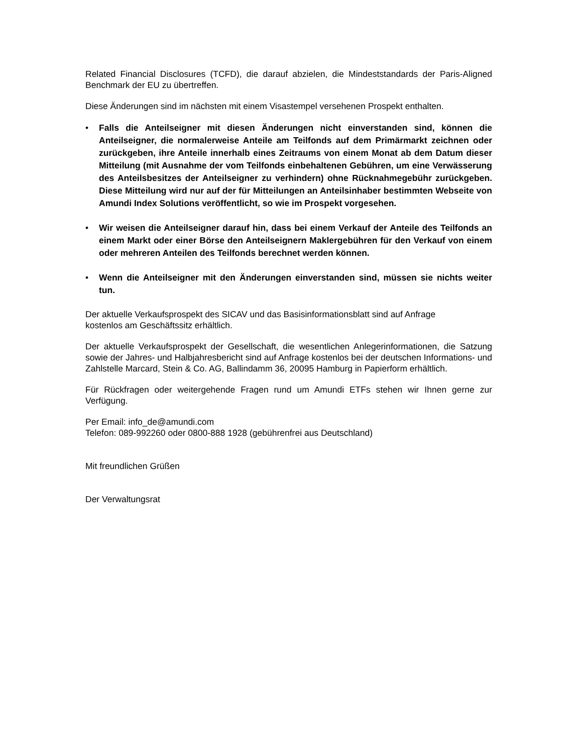Related Financial Disclosures (TCFD), die darauf abzielen, die Mindeststandards der Paris-Aligned Benchmark der EU zu übertreffen.
Diese Änderungen sind im nächsten mit einem Visastempel versehenen Prospekt enthalten.
• Falls die Anteilseigner mit diesen Änderungen nicht einverstanden sind, können die Anteilseigner, die normalerweise Anteile am Teilfonds auf dem Primärmarkt zeichnen oder zurückgeben, ihre Anteile innerhalb eines Zeitraums von einem Monat ab dem Datum dieser Mitteilung (mit Ausnahme der vom Teilfonds einbehaltenen Gebühren, um eine Verwässerung des Anteilsbesitzes der Anteilseigner zu verhindern) ohne Rücknahmegebühr zurückgeben. Diese Mitteilung wird nur auf der für Mitteilungen an Anteilsinhaber bestimmten Webseite von Amundi Index Solutions veröffentlicht, so wie im Prospekt vorgesehen.
• Wir weisen die Anteilseigner darauf hin, dass bei einem Verkauf der Anteile des Teilfonds an einem Markt oder einer Börse den Anteilseignern Maklergebühren für den Verkauf von einem oder mehreren Anteilen des Teilfonds berechnet werden können.
• Wenn die Anteilseigner mit den Änderungen einverstanden sind, müssen sie nichts weiter tun.
Der aktuelle Verkaufsprospekt des SICAV und das Basisinformationsblatt sind auf Anfrage
kostenlos am Geschäftssitz erhältlich.
Der aktuelle Verkaufsprospekt der Gesellschaft, die wesentlichen Anlegerinformationen, die Satzung sowie der Jahres- und Halbjahresbericht sind auf Anfrage kostenlos bei der deutschen Informations- und Zahlstelle Marcard, Stein & Co. AG, Ballindamm 36, 20095 Hamburg in Papierform erhältlich.
Für Rückfragen oder weitergehende Fragen rund um Amundi ETFs stehen wir Ihnen gerne zur Verfügung.
Per Email: info_de@amundi.com
Telefon: 089-992260 oder 0800-888 1928 (gebührenfrei aus Deutschland)
Mit freundlichen Grüßen
Der Verwaltungsrat